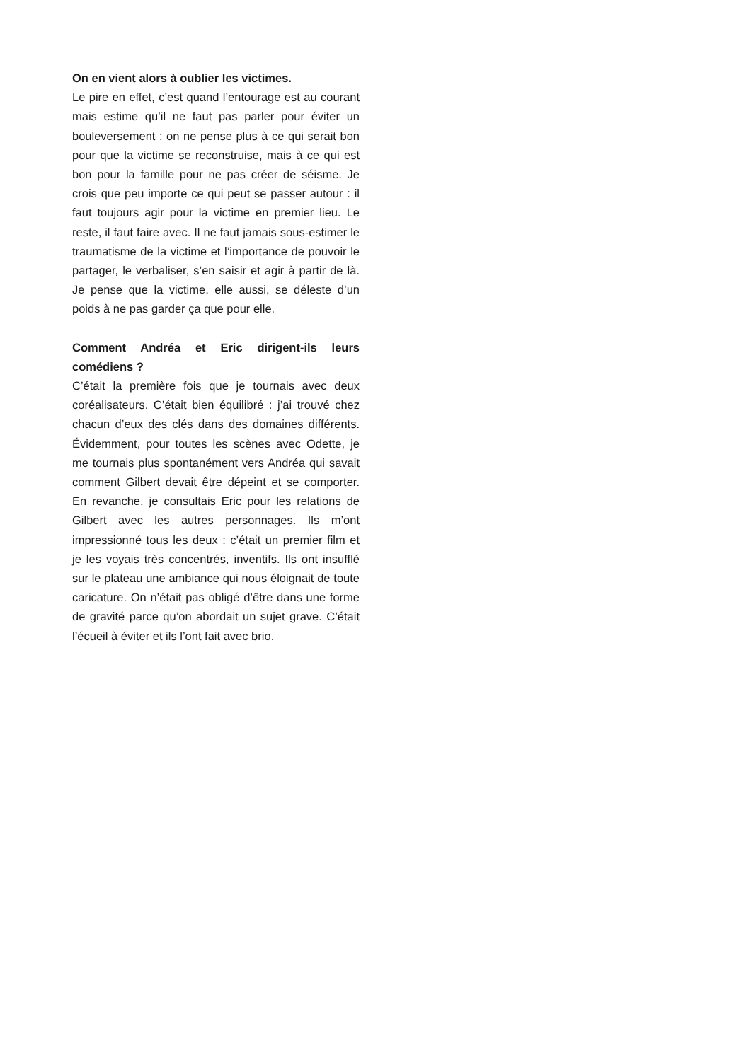On en vient alors à oublier les victimes.
Le pire en effet, c’est quand l’entourage est au courant mais estime qu’il ne faut pas parler pour éviter un bouleversement : on ne pense plus à ce qui serait bon pour que la victime se reconstruise, mais à ce qui est bon pour la famille pour ne pas créer de séisme. Je crois que peu importe ce qui peut se passer autour : il faut toujours agir pour la victime en premier lieu. Le reste, il faut faire avec. Il ne faut jamais sous-estimer le traumatisme de la victime et l’importance de pouvoir le partager, le verbaliser, s’en saisir et agir à partir de là. Je pense que la victime, elle aussi, se déleste d’un poids à ne pas garder ça que pour elle.
Comment Andréa et Eric dirigent-ils leurs comédiens ?
C’était la première fois que je tournais avec deux coréalisateurs. C’était bien équilibré : j’ai trouvé chez chacun d’eux des clés dans des domaines différents. Évidemment, pour toutes les scènes avec Odette, je me tournais plus spontanément vers Andréa qui savait comment Gilbert devait être dépeint et se comporter. En revanche, je consultais Eric pour les relations de Gilbert avec les autres personnages. Ils m’ont impressionné tous les deux : c’était un premier film et je les voyais très concentrés, inventifs. Ils ont insufflé sur le plateau une ambiance qui nous éloignait de toute caricature. On n’était pas obligé d’être dans une forme de gravité parce qu’on abordait un sujet grave. C’était l’écueil à éviter et ils l’ont fait avec brio.